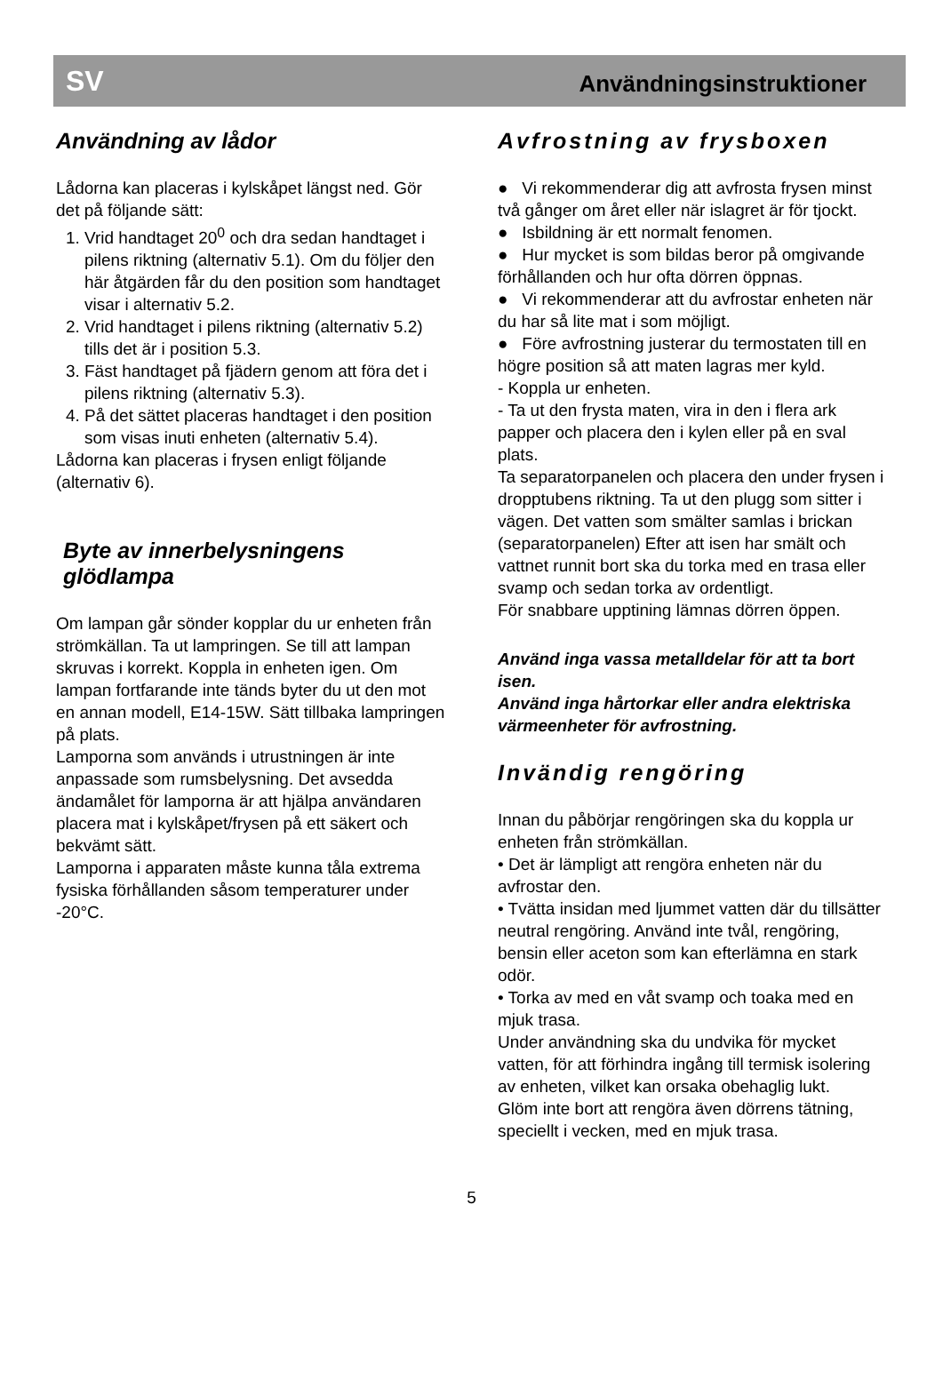SV Användningsinstruktioner
Användning av lådor
Lådorna kan placeras i kylskåpet längst ned. Gör det på följande sätt:
1. Vrid handtaget 20<sup>0</sup> och dra sedan handtaget i pilens riktning (alternativ 5.1). Om du följer den här åtgärden får du den position som handtaget visar i alternativ 5.2.
2. Vrid handtaget i pilens riktning (alternativ 5.2) tills det är i position 5.3.
3. Fäst handtaget på fjädern genom att föra det i pilens riktning (alternativ 5.3).
4. På det sättet placeras handtaget i den position som visas inuti enheten (alternativ 5.4).
Lådorna kan placeras i frysen enligt följande (alternativ 6).
Byte av innerbelysningens glödlampa
Om lampan går sönder kopplar du ur enheten från strömkällan. Ta ut lampringen. Se till att lampan skruvas i korrekt. Koppla in enheten igen. Om lampan fortfarande inte tänds byter du ut den mot en annan modell, E14-15W. Sätt tillbaka lampringen på plats.
Lamporna som används i utrustningen är inte anpassade som rumsbelysning. Det avsedda ändamålet för lamporna är att hjälpa användaren placera mat i kylskåpet/frysen på ett säkert och bekvämt sätt.
Lamporna i apparaten måste kunna tåla extrema fysiska förhållanden såsom temperaturer under -20°C.
Avfrostning av frysboxen
● Vi rekommenderar dig att avfrosta frysen minst två gånger om året eller när islagret är för tjockt.
● Isbildning är ett normalt fenomen.
● Hur mycket is som bildas beror på omgivande förhållanden och hur ofta dörren öppnas.
● Vi rekommenderar att du avfrostar enheten när du har så lite mat i som möjligt.
● Före avfrostning justerar du termostaten till en högre position så att maten lagras mer kyld.
- Koppla ur enheten.
- Ta ut den frysta maten, vira in den i flera ark papper och placera den i kylen eller på en sval plats.
Ta separatorpanelen och placera den under frysen i dropptubens riktning. Ta ut den plugg som sitter i vägen. Det vatten som smälter samlas i brickan (separatorpanelen) Efter att isen har smält och vattnet runnit bort ska du torka med en trasa eller svamp och sedan torka av ordentligt.
För snabbare upptining lämnas dörren öppen.
Använd inga vassa metalldelar för att ta bort isen.
Använd inga hårtorkar eller andra elektriska värmeenheter för avfrostning.
Invändig rengöring
Innan du påbörjar rengöringen ska du koppla ur enheten från strömkällan.
• Det är lämpligt att rengöra enheten när du avfrostar den.
• Tvätta insidan med ljummet vatten där du tillsätter neutral rengöring. Använd inte tvål, rengöring, bensin eller aceton som kan efterlämna en stark odör.
• Torka av med en våt svamp och toaka med en mjuk trasa.
Under användning ska du undvika för mycket vatten, för att förhindra ingång till termisk isolering av enheten, vilket kan orsaka obehaglig lukt.
Glöm inte bort att rengöra även dörrens tätning, speciellt i vecken, med en mjuk trasa.
5